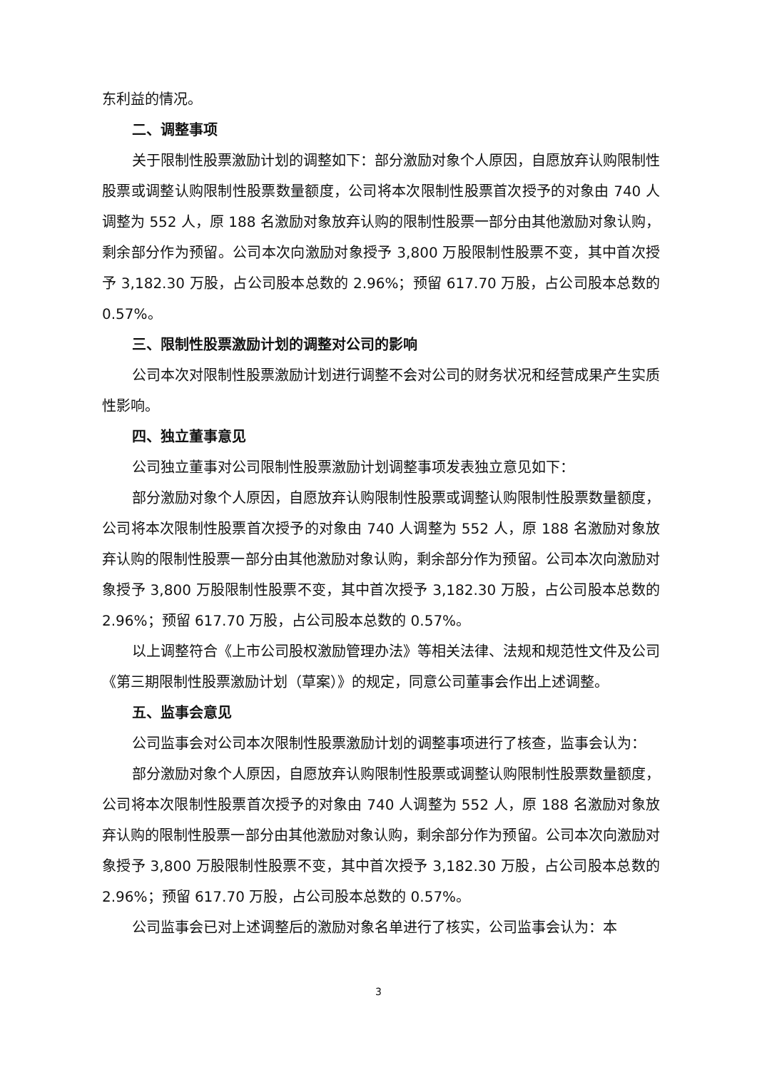东利益的情况。
二、调整事项
关于限制性股票激励计划的调整如下：部分激励对象个人原因，自愿放弃认购限制性股票或调整认购限制性股票数量额度，公司将本次限制性股票首次授予的对象由 740 人调整为 552 人，原 188 名激励对象放弃认购的限制性股票一部分由其他激励对象认购，剩余部分作为预留。公司本次向激励对象授予 3,800 万股限制性股票不变，其中首次授予 3,182.30 万股，占公司股本总数的 2.96%；预留 617.70 万股，占公司股本总数的 0.57%。
三、限制性股票激励计划的调整对公司的影响
公司本次对限制性股票激励计划进行调整不会对公司的财务状况和经营成果产生实质性影响。
四、独立董事意见
公司独立董事对公司限制性股票激励计划调整事项发表独立意见如下：
部分激励对象个人原因，自愿放弃认购限制性股票或调整认购限制性股票数量额度，公司将本次限制性股票首次授予的对象由 740 人调整为 552 人，原 188 名激励对象放弃认购的限制性股票一部分由其他激励对象认购，剩余部分作为预留。公司本次向激励对象授予 3,800 万股限制性股票不变，其中首次授予 3,182.30 万股，占公司股本总数的 2.96%；预留 617.70 万股，占公司股本总数的 0.57%。
以上调整符合《上市公司股权激励管理办法》等相关法律、法规和规范性文件及公司《第三期限制性股票激励计划（草案）》的规定，同意公司董事会作出上述调整。
五、监事会意见
公司监事会对公司本次限制性股票激励计划的调整事项进行了核查，监事会认为：
部分激励对象个人原因，自愿放弃认购限制性股票或调整认购限制性股票数量额度，公司将本次限制性股票首次授予的对象由 740 人调整为 552 人，原 188 名激励对象放弃认购的限制性股票一部分由其他激励对象认购，剩余部分作为预留。公司本次向激励对象授予 3,800 万股限制性股票不变，其中首次授予 3,182.30 万股，占公司股本总数的 2.96%；预留 617.70 万股，占公司股本总数的 0.57%。
公司监事会已对上述调整后的激励对象名单进行了核实，公司监事会认为：本
3